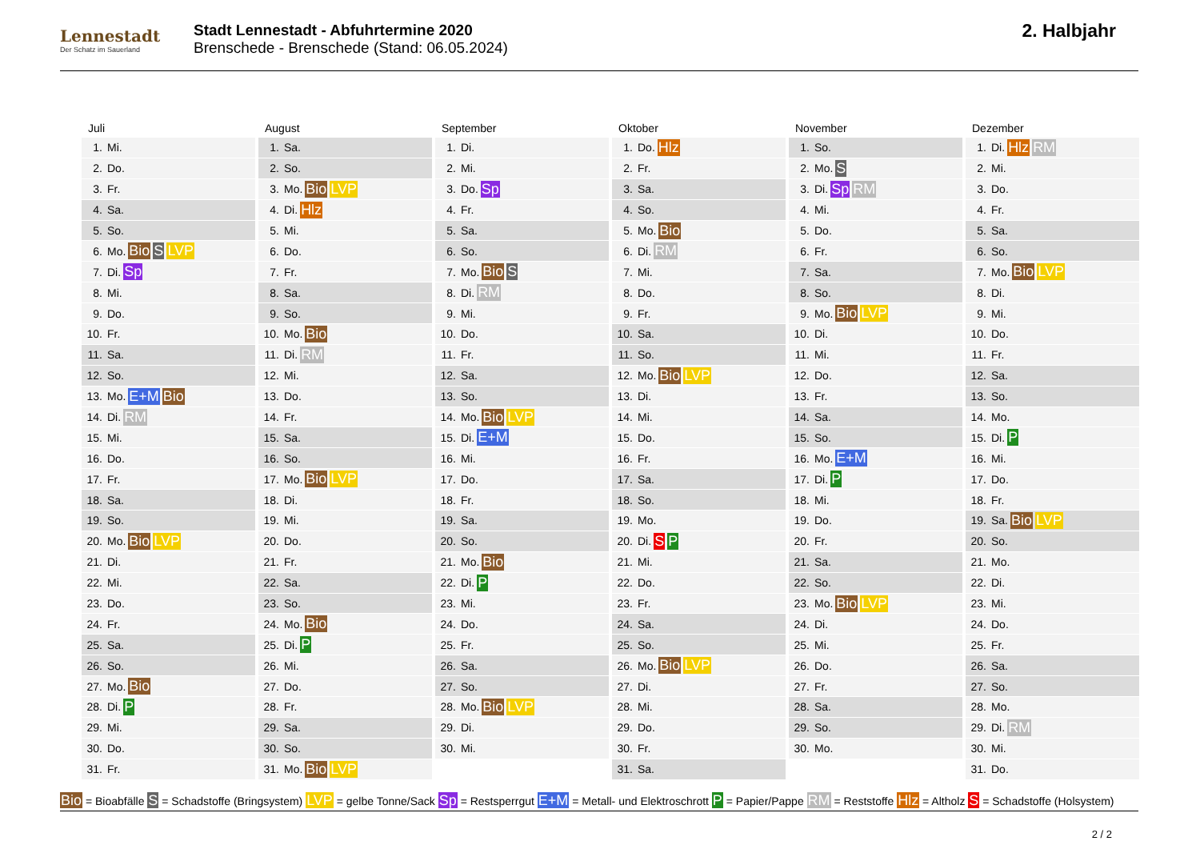Lennestadt
Der Schatz im Sauerland
Stadt Lennestadt - Abfuhrtermine 2020
Brenschede - Brenschede (Stand: 06.05.2024)
2. Halbjahr
Juli
1. Mi.
2. Do.
3. Fr.
4. Sa.
5. So.
6. Mo. Bio S LVP
7. Di. Sp
8. Mi.
9. Do.
10. Fr.
11. Sa.
12. So.
13. Mo. E+M Bio
14. Di. RM
15. Mi.
16. Do.
17. Fr.
18. Sa.
19. So.
20. Mo. Bio LVP
21. Di.
22. Mi.
23. Do.
24. Fr.
25. Sa.
26. So.
27. Mo. Bio
28. Di. P
29. Mi.
30. Do.
31. Fr.
August
1. Sa.
2. So.
3. Mo. Bio LVP
4. Di. Hlz
5. Mi.
6. Do.
7. Fr.
8. Sa.
9. So.
10. Mo. Bio
11. Di. RM
12. Mi.
13. Do.
14. Fr.
15. Sa.
16. So.
17. Mo. Bio LVP
18. Di.
19. Mi.
20. Do.
21. Fr.
22. Sa.
23. So.
24. Mo. Bio
25. Di. P
26. Mi.
27. Do.
28. Fr.
29. Sa.
30. So.
31. Mo. Bio LVP
September
1. Di.
2. Mi.
3. Do. Sp
4. Fr.
5. Sa.
6. So.
7. Mo. Bio S
8. Di. RM
9. Mi.
10. Do.
11. Fr.
12. Sa.
13. So.
14. Mo. Bio LVP
15. Di. E+M
16. Mi.
17. Do.
18. Fr.
19. Sa.
20. So.
21. Mo. Bio
22. Di. P
23. Mi.
24. Do.
25. Fr.
26. Sa.
27. So.
28. Mo. Bio LVP
29. Di.
30. Mi.
Oktober
1. Do. Hlz
2. Fr.
3. Sa.
4. So.
5. Mo. Bio
6. Di. RM
7. Mi.
8. Do.
9. Fr.
10. Sa.
11. So.
12. Mo. Bio LVP
13. Di.
14. Mi.
15. Do.
16. Fr.
17. Sa.
18. So.
19. Mo.
20. Di. S P
21. Mi.
22. Do.
23. Fr.
24. Sa.
25. So.
26. Mo. Bio LVP
27. Di.
28. Mi.
29. Do.
30. Fr.
31. Sa.
November
1. So.
2. Mo. S
3. Di. Sp RM
4. Mi.
5. Do.
6. Fr.
7. Sa.
8. So.
9. Mo. Bio LVP
10. Di.
11. Mi.
12. Do.
13. Fr.
14. Sa.
15. So.
16. Mo. E+M
17. Di. P
18. Mi.
19. Do.
20. Fr.
21. Sa.
22. So.
23. Mo. Bio LVP
24. Di.
25. Mi.
26. Do.
27. Fr.
28. Sa.
29. So.
30. Mo.
Dezember
1. Di. Hlz RM
2. Mi.
3. Do.
4. Fr.
5. Sa.
6. So.
7. Mo. Bio LVP
8. Di.
9. Mi.
10. Do.
11. Fr.
12. Sa.
13. So.
14. Mo.
15. Di. P
16. Mi.
17. Do.
18. Fr.
19. Sa. Bio LVP
20. So.
21. Mo.
22. Di.
23. Mi.
24. Do.
25. Fr.
26. Sa.
27. So.
28. Mo.
29. Di. RM
30. Mi.
31. Do.
Bio = Bioabfälle S = Schadstoffe (Bringsystem) LVP = gelbe Tonne/Sack Sp = Restsperrgut E+M = Metall- und Elektroschrott P = Papier/Pappe RM = Reststoffe Hlz = Altholz S = Schadstoffe (Holsystem)
2 / 2